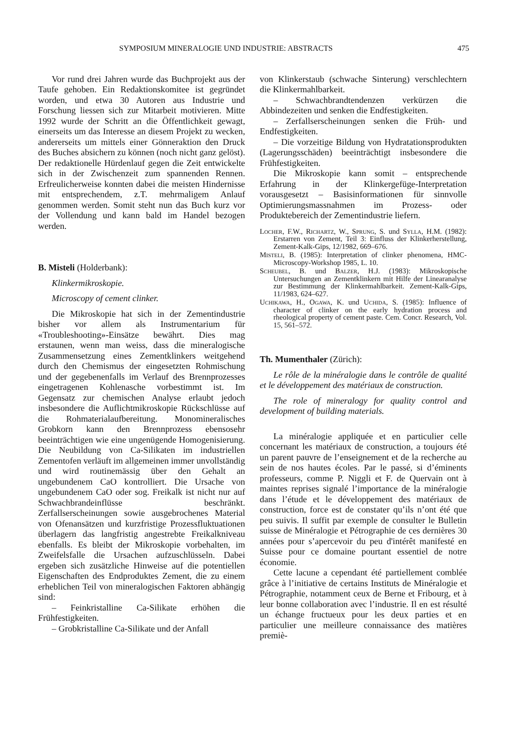SYMPOSIUM MINERALOGIE UND INDUSTRIE: ABSTRACTS 475
Vor rund drei Jahren wurde das Buchprojekt aus der Taufe gehoben. Ein Redaktionskomitee ist gegründet worden, und etwa 30 Autoren aus Industrie und Forschung liessen sich zur Mitarbeit motivieren. Mitte 1992 wurde der Schritt an die Öffentlichkeit gewagt, einerseits um das Interesse an diesem Projekt zu wecken, andererseits um mittels einer Gönneraktion den Druck des Buches absichern zu können (noch nicht ganz gelöst). Der redaktionelle Hürdenlauf gegen die Zeit entwickelte sich in der Zwischenzeit zum spannenden Rennen. Erfreulicherweise konnten dabei die meisten Hindernisse mit entsprechendem, z.T. mehrmaligem Anlauf genommen werden. Somit steht nun das Buch kurz vor der Vollendung und kann bald im Handel bezogen werden.
B. Misteli (Holderbank):
Klinkermikroskopie.
Microscopy of cement clinker.
Die Mikroskopie hat sich in der Zementindustrie bisher vor allem als Instrumentarium für «Troubleshooting»-Einsätze bewährt. Dies mag erstaunen, wenn man weiss, dass die mineralogische Zusammensetzung eines Zementklinkers weitgehend durch den Chemismus der eingesetzten Rohmischung und der gegebenenfalls im Verlauf des Brennprozesses eingetragenen Kohlenasche vorbestimmt ist. Im Gegensatz zur chemischen Analyse erlaubt jedoch insbesondere die Auflichtmikroskopie Rückschlüsse auf die Rohmaterialaufbereitung. Monomineralisches Grobkorn kann den Brennprozess ebensosehr beeinträchtigen wie eine ungenügende Homogenisierung. Die Neubildung von Ca-Silikaten im industriellen Zementofen verläuft im allgemeinen immer unvollständig und wird routinemässig über den Gehalt an ungebundenem CaO kontrolliert. Die Ursache von ungebundenem CaO oder sog. Freikalk ist nicht nur auf Schwachbrandeinflüsse beschränkt. Zerfallserscheinungen sowie ausgebrochenes Material von Ofenansätzen und kurzfristige Prozessfluktuationen überlagern das langfristig angestrebte Freikalkniveau ebenfalls. Es bleibt der Mikroskopie vorbehalten, im Zweifelsfalle die Ursachen aufzuschlüsseln. Dabei ergeben sich zusätzliche Hinweise auf die potentiellen Eigenschaften des Endproduktes Zement, die zu einem erheblichen Teil von mineralogischen Faktoren abhängig sind:
– Feinkristalline Ca-Silikate erhöhen die Frühfestigkeiten.
– Grobkristalline Ca-Silikate und der Anfall
von Klinkerstaub (schwache Sinterung) verschlechtern die Klinkermahlbarkeit.
– Schwachbrandtendenzen verkürzen die Abbindezeiten und senken die Endfestigkeiten.
– Zerfallserscheinungen senken die Früh- und Endfestigkeiten.
– Die vorzeitige Bildung von Hydratationsprodukten (Lagerungsschäden) beeinträchtigt insbesondere die Frühfestigkeiten.
Die Mikroskopie kann somit – entsprechende Erfahrung in der Klinkergefüge-Interpretation vorausgesetzt – Basisinformationen für sinnvolle Optimierungsmassnahmen im Prozess- oder Produktebereich der Zementindustrie liefern.
Locher, F.W., Richartz, W., Sprung, S. und Sylla, H.M. (1982): Erstarren von Zement, Teil 3: Einfluss der Klinkerherstellung, Zement-Kalk-Gips, 12/1982, 669–676.
Misteli, B. (1985): Interpretation of clinker phenomena, HMC-Microscopy-Workshop 1985, L. 10.
Scheubel, B. und Balzer, H.J. (1983): Mikroskopische Untersuchungen an Zementklinkern mit Hilfe der Linearanalyse zur Bestimmung der Klinkermahlbarkeit. Zement-Kalk-Gips, 11/1983, 624–627.
Uchikawa, H., Ogawa, K. und Uchida, S. (1985): Influence of character of clinker on the early hydration process and rheological property of cement paste. Cem. Concr. Research, Vol. 15, 561–572.
Th. Mumenthaler (Zürich):
Le rôle de la minéralogie dans le contrôle de qualité et le développement des matériaux de construction.
The role of mineralogy for quality control and development of building materials.
La minéralogie appliquée et en particulier celle concernant les matériaux de construction, a toujours été un parent pauvre de l’enseignement et de la recherche au sein de nos hautes écoles. Par le passé, si d’éminents professeurs, comme P. Niggli et F. de Quervain ont à maintes reprises signalé l’importance de la minéralogie dans l’étude et le développement des matériaux de construction, force est de constater qu’ils n’ont été que peu suivis. Il suffit par exemple de consulter le Bulletin suisse de Minéralogie et Pétrographie de ces dernières 30 années pour s’apercevoir du peu d'intérêt manifesté en Suisse pour ce domaine pourtant essentiel de notre économie.
Cette lacune a cependant été partiellement comblée grâce à l’initiative de certains Instituts de Minéralogie et Pétrographie, notamment ceux de Berne et Fribourg, et à leur bonne collaboration avec l’industrie. Il en est résulté un échange fructueux pour les deux parties et en particulier une meilleure connaissance des matières premiè-